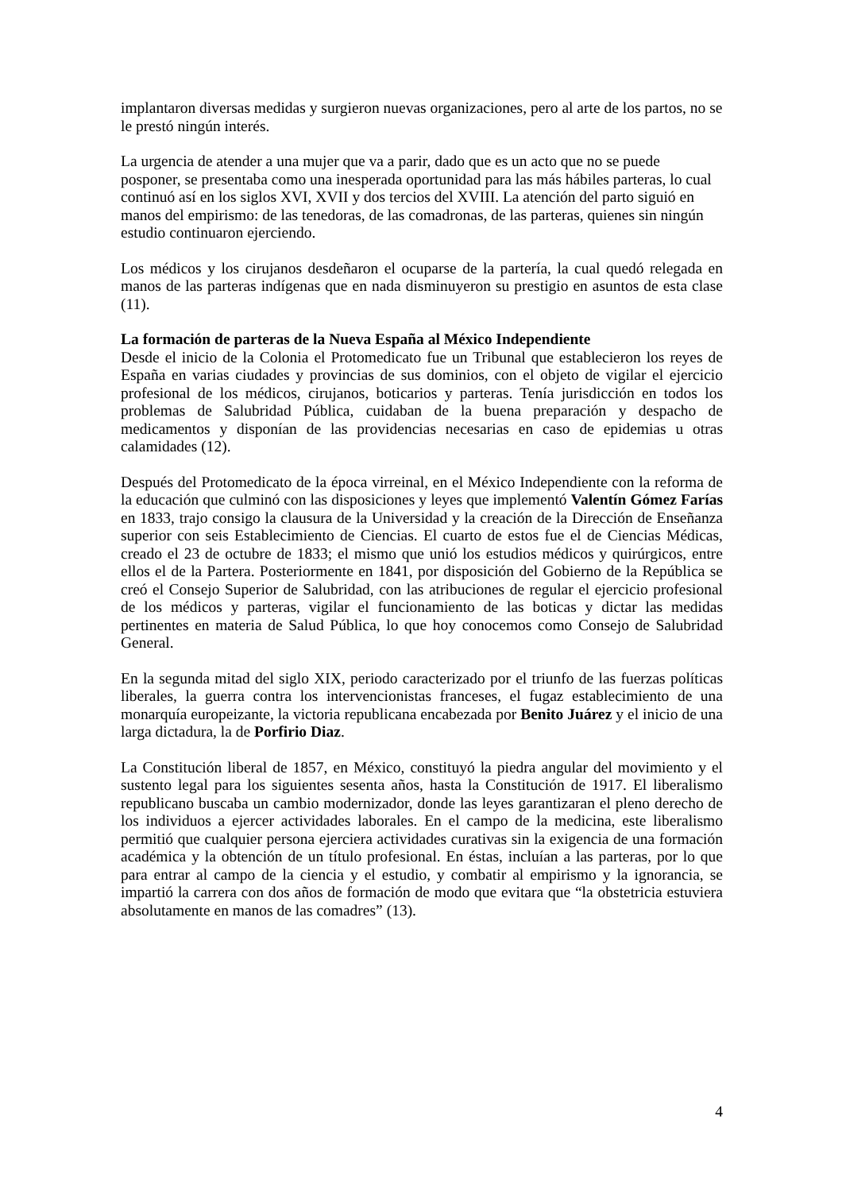implantaron diversas medidas y surgieron nuevas organizaciones, pero al arte de los partos, no se le prestó ningún interés.
La urgencia de atender a una mujer que va a parir, dado que es un acto que no se puede posponer, se presentaba como una inesperada oportunidad para las más hábiles parteras, lo cual continuó así en los siglos XVI, XVII y dos tercios del XVIII. La atención del parto siguió en manos del empirismo: de las tenedoras, de las comadronas, de las parteras, quienes sin ningún estudio continuaron ejerciendo.
Los médicos y los cirujanos desdeñaron el ocuparse de la partería, la cual quedó relegada en manos de las parteras indígenas que en nada disminuyeron su prestigio en asuntos de esta clase (11).
La formación de parteras de la Nueva España al México Independiente
Desde el inicio de la Colonia el Protomedicato fue un Tribunal que establecieron los reyes de España en varias ciudades y provincias de sus dominios, con el objeto de vigilar el ejercicio profesional de los médicos, cirujanos, boticarios y parteras. Tenía jurisdicción en todos los problemas de Salubridad Pública, cuidaban de la buena preparación y despacho de medicamentos y disponían de las providencias necesarias en caso de epidemias u otras calamidades (12).
Después del Protomedicato de la época virreinal, en el México Independiente con la reforma de la educación que culminó con las disposiciones y leyes que implementó Valentín Gómez Farías en 1833, trajo consigo la clausura de la Universidad y la creación de la Dirección de Enseñanza superior con seis Establecimiento de Ciencias. El cuarto de estos fue el de Ciencias Médicas, creado el 23 de octubre de 1833; el mismo que unió los estudios médicos y quirúrgicos, entre ellos el de la Partera. Posteriormente en 1841, por disposición del Gobierno de la República se creó el Consejo Superior de Salubridad, con las atribuciones de regular el ejercicio profesional de los médicos y parteras, vigilar el funcionamiento de las boticas y dictar las medidas pertinentes en materia de Salud Pública, lo que hoy conocemos como Consejo de Salubridad General.
En la segunda mitad del siglo XIX, periodo caracterizado por el triunfo de las fuerzas políticas liberales, la guerra contra los intervencionistas franceses, el fugaz establecimiento de una monarquía europeizante, la victoria republicana encabezada por Benito Juárez y el inicio de una larga dictadura, la de Porfirio Diaz.
La Constitución liberal de 1857, en México, constituyó la piedra angular del movimiento y el sustento legal para los siguientes sesenta años, hasta la Constitución de 1917. El liberalismo republicano buscaba un cambio modernizador, donde las leyes garantizaran el pleno derecho de los individuos a ejercer actividades laborales. En el campo de la medicina, este liberalismo permitió que cualquier persona ejerciera actividades curativas sin la exigencia de una formación académica y la obtención de un título profesional. En éstas, incluían a las parteras, por lo que para entrar al campo de la ciencia y el estudio, y combatir al empirismo y la ignorancia, se impartió la carrera con dos años de formación de modo que evitara que “la obstetricia estuviera absolutamente en manos de las comadres” (13).
4